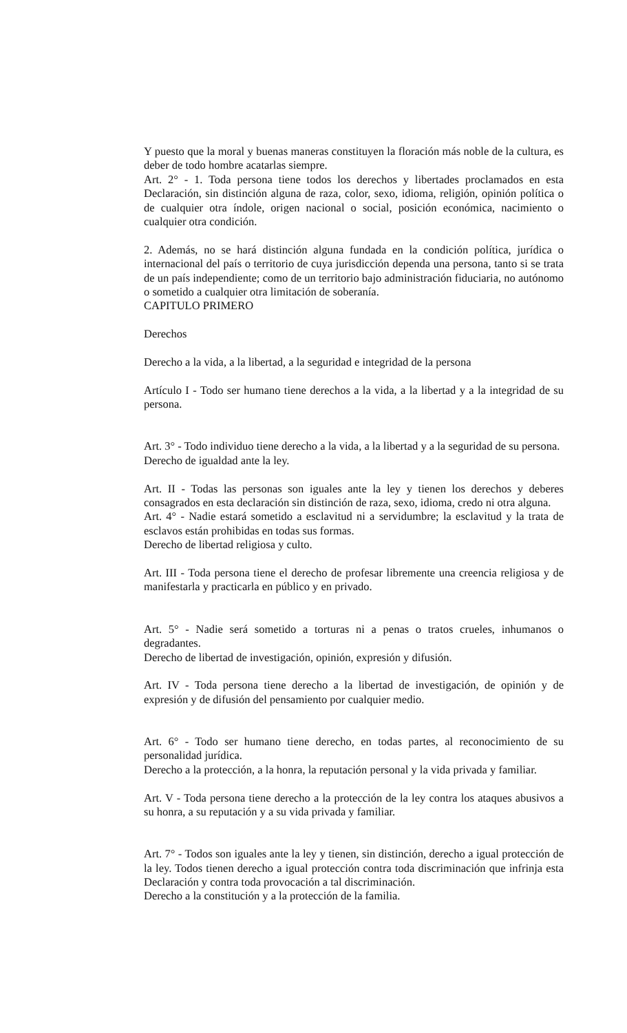Y puesto que la moral y buenas maneras constituyen la floración más noble de la cultura, es deber de todo hombre acatarlas siempre.
Art. 2° - 1. Toda persona tiene todos los derechos y libertades proclamados en esta Declaración, sin distinción alguna de raza, color, sexo, idioma, religión, opinión política o de cualquier otra índole, origen nacional o social, posición económica, nacimiento o cualquier otra condición.
2. Además, no se hará distinción alguna fundada en la condición política, jurídica o internacional del país o territorio de cuya jurisdicción dependa una persona, tanto si se trata de un país independiente; como de un territorio bajo administración fiduciaria, no autónomo o sometido a cualquier otra limitación de soberanía.
CAPITULO PRIMERO
Derechos
Derecho a la vida, a la libertad, a la seguridad e integridad de la persona
Artículo I - Todo ser humano tiene derechos a la vida, a la libertad y a la integridad de su persona.
Art. 3° - Todo individuo tiene derecho a la vida, a la libertad y a la seguridad de su persona.
Derecho de igualdad ante la ley.
Art. II - Todas las personas son iguales ante la ley y tienen los derechos y deberes consagrados en esta declaración sin distinción de raza, sexo, idioma, credo ni otra alguna.
Art. 4° - Nadie estará sometido a esclavitud ni a servidumbre; la esclavitud y la trata de esclavos están prohibidas en todas sus formas.
Derecho de libertad religiosa y culto.
Art. III - Toda persona tiene el derecho de profesar libremente una creencia religiosa y de manifestarla y practicarla en público y en privado.
Art. 5° - Nadie será sometido a torturas ni a penas o tratos crueles, inhumanos o degradantes.
Derecho de libertad de investigación, opinión, expresión y difusión.
Art. IV - Toda persona tiene derecho a la libertad de investigación, de opinión y de expresión y de difusión del pensamiento por cualquier medio.
Art. 6° - Todo ser humano tiene derecho, en todas partes, al reconocimiento de su personalidad jurídica.
Derecho a la protección, a la honra, la reputación personal y la vida privada y familiar.
Art. V - Toda persona tiene derecho a la protección de la ley contra los ataques abusivos a su honra, a su reputación y a su vida privada y familiar.
Art. 7° - Todos son iguales ante la ley y tienen, sin distinción, derecho a igual protección de la ley. Todos tienen derecho a igual protección contra toda discriminación que infrinja esta Declaración y contra toda provocación a tal discriminación.
Derecho a la constitución y a la protección de la familia.